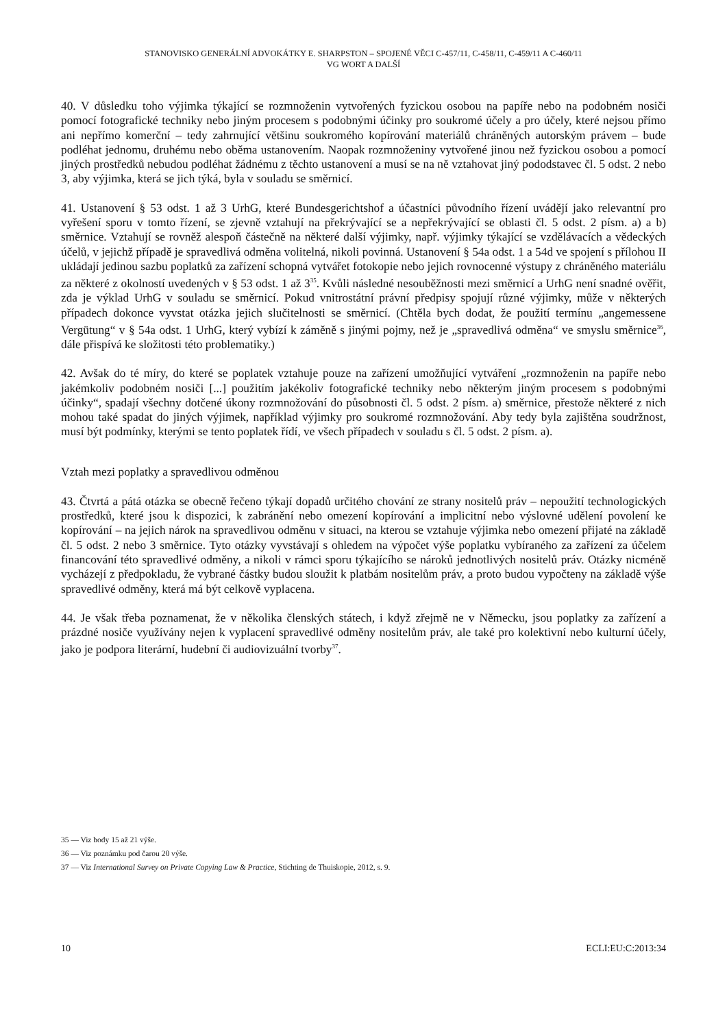STANOVISKO GENERÁLNÍ ADVOKÁTKY E. SHARPSTON – SPOJENÉ VĚCI C-457/11, C-458/11, C-459/11 A C-460/11
VG WORT A DALŠÍ
40. V důsledku toho výjimka týkající se rozmnoženin vytvořených fyzickou osobou na papíře nebo na podobném nosiči pomocí fotografické techniky nebo jiným procesem s podobnými účinky pro soukromé účely a pro účely, které nejsou přímo ani nepřímo komerční – tedy zahrnující většinu soukromého kopírování materiálů chráněných autorským právem – bude podléhat jednomu, druhému nebo oběma ustanovením. Naopak rozmnoženiny vytvořené jinou než fyzickou osobou a pomocí jiných prostředků nebudou podléhat žádnému z těchto ustanovení a musí se na ně vztahovat jiný pododstavec čl. 5 odst. 2 nebo 3, aby výjimka, která se jich týká, byla v souladu se směrnicí.
41. Ustanovení § 53 odst. 1 až 3 UrhG, které Bundesgerichtshof a účastníci původního řízení uvádějí jako relevantní pro vyřešení sporu v tomto řízení, se zjevně vztahují na překrývající se a nepřekrývající se oblasti čl. 5 odst. 2 písm. a) a b) směrnice. Vztahují se rovněž alespoň částečně na některé další výjimky, např. výjimky týkající se vzdělávacích a vědeckých účelů, v jejichž případě je spravedlivá odměna volitelná, nikoli povinná. Ustanovení § 54a odst. 1 a 54d ve spojení s přílohou II ukládají jedinou sazbu poplatků za zařízení schopná vytvářet fotokopie nebo jejich rovnocenné výstupy z chráněného materiálu za některé z okolností uvedených v § 53 odst. 1 až 3<sup>35</sup>. Kvůli následné nesouběžnosti mezi směrnicí a UrhG není snadné ověřit, zda je výklad UrhG v souladu se směrnicí. Pokud vnitrostátní právní předpisy spojují různé výjimky, může v některých případech dokonce vyvstat otázka jejich slučitelnosti se směrnicí. (Chtěla bych dodat, že použití termínu „angemessene Vergütung“ v § 54a odst. 1 UrhG, který vybízí k záměně s jinými pojmy, než je „spravedlivá odměna“ ve smyslu směrnice<sup>36</sup>, dále přispívá ke složitosti této problematiky.)
42. Avšak do té míry, do které se poplatek vztahuje pouze na zařízení umožňující vytváření „rozmnoženin na papíře nebo jakémkoliv podobném nosiči [...] použitím jakékoliv fotografické techniky nebo některým jiným procesem s podobnými účinky“, spadají všechny dotčené úkony rozmnožování do působnosti čl. 5 odst. 2 písm. a) směrnice, přestože některé z nich mohou také spadat do jiných výjimek, například výjimky pro soukromé rozmnožování. Aby tedy byla zajištěna soudržnost, musí být podmínky, kterými se tento poplatek řídí, ve všech případech v souladu s čl. 5 odst. 2 písm. a).
Vztah mezi poplatky a spravedlivou odměnou
43. Čtvrtá a pátá otázka se obecně řečeno týkají dopadů určitého chování ze strany nositelů práv – nepoužití technologických prostředků, které jsou k dispozici, k zabránění nebo omezení kopírování a implicitní nebo výslovné udělení povolení ke kopírování – na jejich nárok na spravedlivou odměnu v situaci, na kterou se vztahuje výjimka nebo omezení přijaté na základě čl. 5 odst. 2 nebo 3 směrnice. Tyto otázky vyvstávají s ohledem na výpočet výše poplatku vybíraného za zařízení za účelem financování této spravedlivé odměny, a nikoli v rámci sporu týkajícího se nároků jednotlivých nositelů práv. Otázky nicméně vycházejí z předpokladu, že vybrané částky budou sloužit k platbám nositelům práv, a proto budou vypočteny na základě výše spravedlivé odměny, která má být celkově vyplacena.
44. Je však třeba poznamenat, že v několika členských státech, i když zřejmě ne v Německu, jsou poplatky za zařízení a prázdné nosiče využívány nejen k vyplacení spravedlivé odměny nositelům práv, ale také pro kolektivní nebo kulturní účely, jako je podpora literární, hudební či audiovizuální tvorby<sup>37</sup>.
35 — Viz body 15 až 21 výše.
36 — Viz poznámku pod čarou 20 výše.
37 — Viz International Survey on Private Copying Law & Practice, Stichting de Thuiskopie, 2012, s. 9.
10 ECLI:EU:C:2013:34